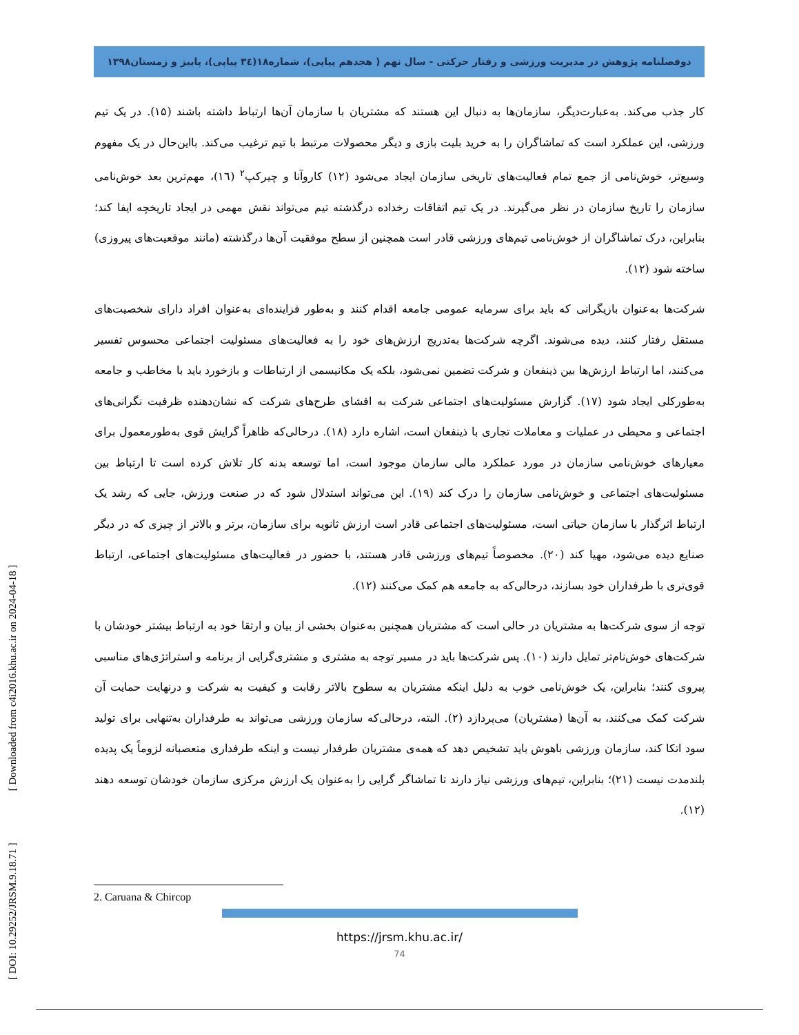دوفصلنامه پژوهش در مدیریت ورزشی و رفتار حرکتی - سال نهم ( هجدهم پیاپی)، شماره۱۸(۳٤ پیاپی)، پاییز و زمستان۱۳۹۸
کار جذب می‌کند. به‌عبارت‌دیگر، سازمان‌ها به دنبال این هستند که مشتریان با سازمان آن‌ها ارتباط داشته باشند (۱۵). در یک تیم ورزشی، این عملکرد است که تماشاگران را به خرید بلیت بازی و دیگر محصولات مرتبط با تیم ترغیب می‌کند. بااین‌حال در یک مفهوم وسیع‌تر، خوش‌نامی از جمع تمام فعالیت‌های تاریخی سازمان ایجاد می‌شود (۱۲) کاروآنا و چیرکپ<sup>۲</sup> (١٦)، مهم‌ترین بعد خوش‌نامی سازمان را تاریخ سازمان در نظر می‌گیرند. در یک تیم اتفاقات رخداده درگذشته تیم می‌تواند نقش مهمی در ایجاد تاریخچه ایفا کند؛ بنابراین، درک تماشاگران از خوش‌نامی تیم‌های ورزشی قادر است همچنین از سطح موفقیت آن‌ها درگذشته (مانند موقعیت‌های پیروزی) ساخته شود (۱۲).
شرکت‌ها به‌عنوان بازیگرانی که باید برای سرمایه عمومی جامعه اقدام کنند و به‌طور فزاینده‌ای به‌عنوان افراد دارای شخصیت‌های مستقل رفتار کنند، دیده می‌شوند. اگرچه شرکت‌ها به‌تدریج ارزش‌های خود را به فعالیت‌های مسئولیت اجتماعی محسوس تفسیر می‌کنند، اما ارتباط ارزش‌ها بین ذینفعان و شرکت تضمین نمی‌شود، بلکه یک مکانیسمی از ارتباطات و بازخورد باید با مخاطب و جامعه به‌طورکلی ایجاد شود (۱۷). گزارش مسئولیت‌های اجتماعی شرکت به افشای طرح‌های شرکت که نشان‌دهنده ظرفیت نگرانی‌های اجتماعی و محیطی در عملیات و معاملات تجاری با ذینفعان است، اشاره دارد (۱۸). درحالی‌که ظاهراً گرایش قوی به‌طورمعمول برای معیارهای خوش‌نامی سازمان در مورد عملکرد مالی سازمان موجود است، اما توسعه بدنه کار تلاش کرده است تا ارتباط بین مسئولیت‌های اجتماعی و خوش‌نامی سازمان را درک کند (۱۹). این می‌تواند استدلال شود که در صنعت ورزش، جایی که رشد یک ارتباط اثرگذار با سازمان حیاتی است، مسئولیت‌های اجتماعی قادر است ارزش ثانویه برای سازمان، برتر و بالاتر از چیزی که در دیگر صنایع دیده می‌شود، مهیا کند (۲۰). مخصوصاً تیم‌های ورزشی قادر هستند، با حضور در فعالیت‌های مسئولیت‌های اجتماعی، ارتباط قوی‌تری با طرفداران خود بسازند، درحالی‌که به جامعه هم کمک می‌کنند (۱۲).
توجه از سوی شرکت‌ها به مشتریان در حالی است که مشتریان همچنین به‌عنوان بخشی از بیان و ارتقا خود به ارتباط بیشتر خودشان با شرکت‌های خوش‌نام‌تر تمایل دارند (۱۰). پس شرکت‌ها باید در مسیر توجه به مشتری و مشتری‌گرایی از برنامه و استراتژی‌های مناسبی پیروی کنند؛ بنابراین، یک خوش‌نامی خوب به دلیل اینکه مشتریان به سطوح بالاتر رقابت و کیفیت به شرکت و درنهایت حمایت آن شرکت کمک می‌کنند، به آن‌ها (مشتریان) می‌پردازد (۲). البته، درحالی‌که سازمان ورزشی می‌تواند به طرفداران به‌تنهایی برای تولید سود اتکا کند، سازمان ورزشی باهوش باید تشخیص دهد که همه‌ی مشتریان طرفدار نیست و اینکه طرفداری متعصبانه لزوماً یک پدیده بلندمدت نیست (۲۱)؛ بنابراین، تیم‌های ورزشی نیاز دارند تا تماشاگر گرایی را به‌عنوان یک ارزش مرکزی سازمان خودشان توسعه دهند (۱۲).
2. Caruana & Chircop
https://jrsm.khu.ac.ir/
74
[ DOI: 10.29252/JRSM.9.18.71 ] [ Downloaded from c4i2016.khu.ac.ir on 2024-04-18 ]